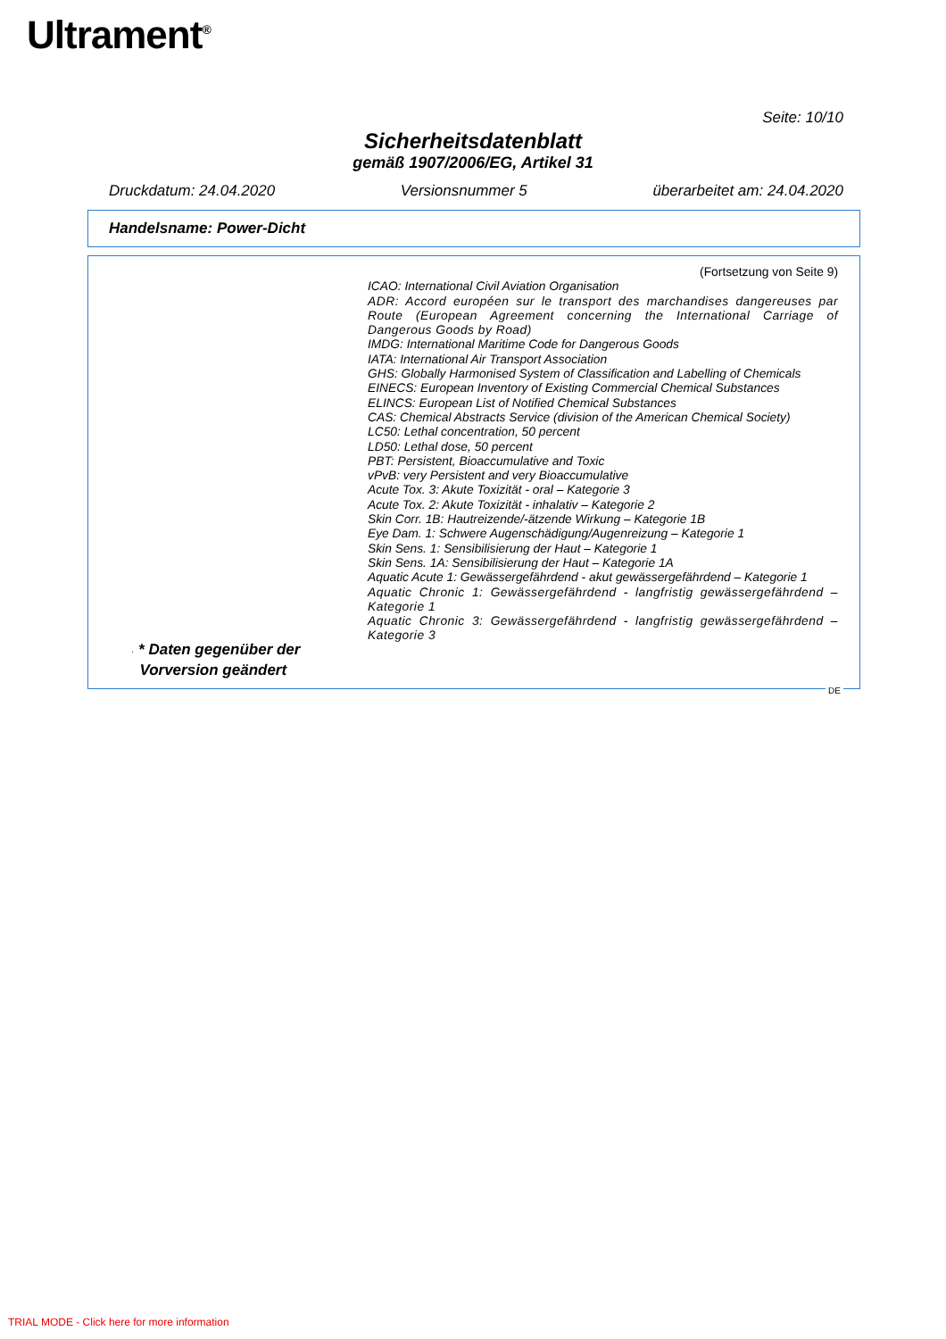Ultrament<sup>®</sup>
Seite: 10/10
Sicherheitsdatenblatt
gemäß 1907/2006/EG, Artikel 31
Druckdatum: 24.04.2020 Versionsnummer 5 überarbeitet am: 24.04.2020
Handelsname: Power-Dicht
(Fortsetzung von Seite 9)
ICAO: International Civil Aviation Organisation
ADR: Accord européen sur le transport des marchandises dangereuses par Route (European Agreement concerning the International Carriage of Dangerous Goods by Road)
IMDG: International Maritime Code for Dangerous Goods
IATA: International Air Transport Association
GHS: Globally Harmonised System of Classification and Labelling of Chemicals
EINECS: European Inventory of Existing Commercial Chemical Substances
ELINCS: European List of Notified Chemical Substances
CAS: Chemical Abstracts Service (division of the American Chemical Society)
LC50: Lethal concentration, 50 percent
LD50: Lethal dose, 50 percent
PBT: Persistent, Bioaccumulative and Toxic
vPvB: very Persistent and very Bioaccumulative
Acute Tox. 3: Akute Toxizität - oral – Kategorie 3
Acute Tox. 2: Akute Toxizität - inhalativ – Kategorie 2
Skin Corr. 1B: Hautreizende/-ätzende Wirkung – Kategorie 1B
Eye Dam. 1: Schwere Augenschädigung/Augenreizung – Kategorie 1
Skin Sens. 1: Sensibilisierung der Haut – Kategorie 1
Skin Sens. 1A: Sensibilisierung der Haut – Kategorie 1A
Aquatic Acute 1: Gewässergefährdend - akut gewässergefährdend – Kategorie 1
Aquatic Chronic 1: Gewässergefährdend - langfristig gewässergefährdend – Kategorie 1
Aquatic Chronic 3: Gewässergefährdend - langfristig gewässergefährdend – Kategorie 3
· * Daten gegenüber der
Vorversion geändert
DE
TRIAL MODE - Click here for more information